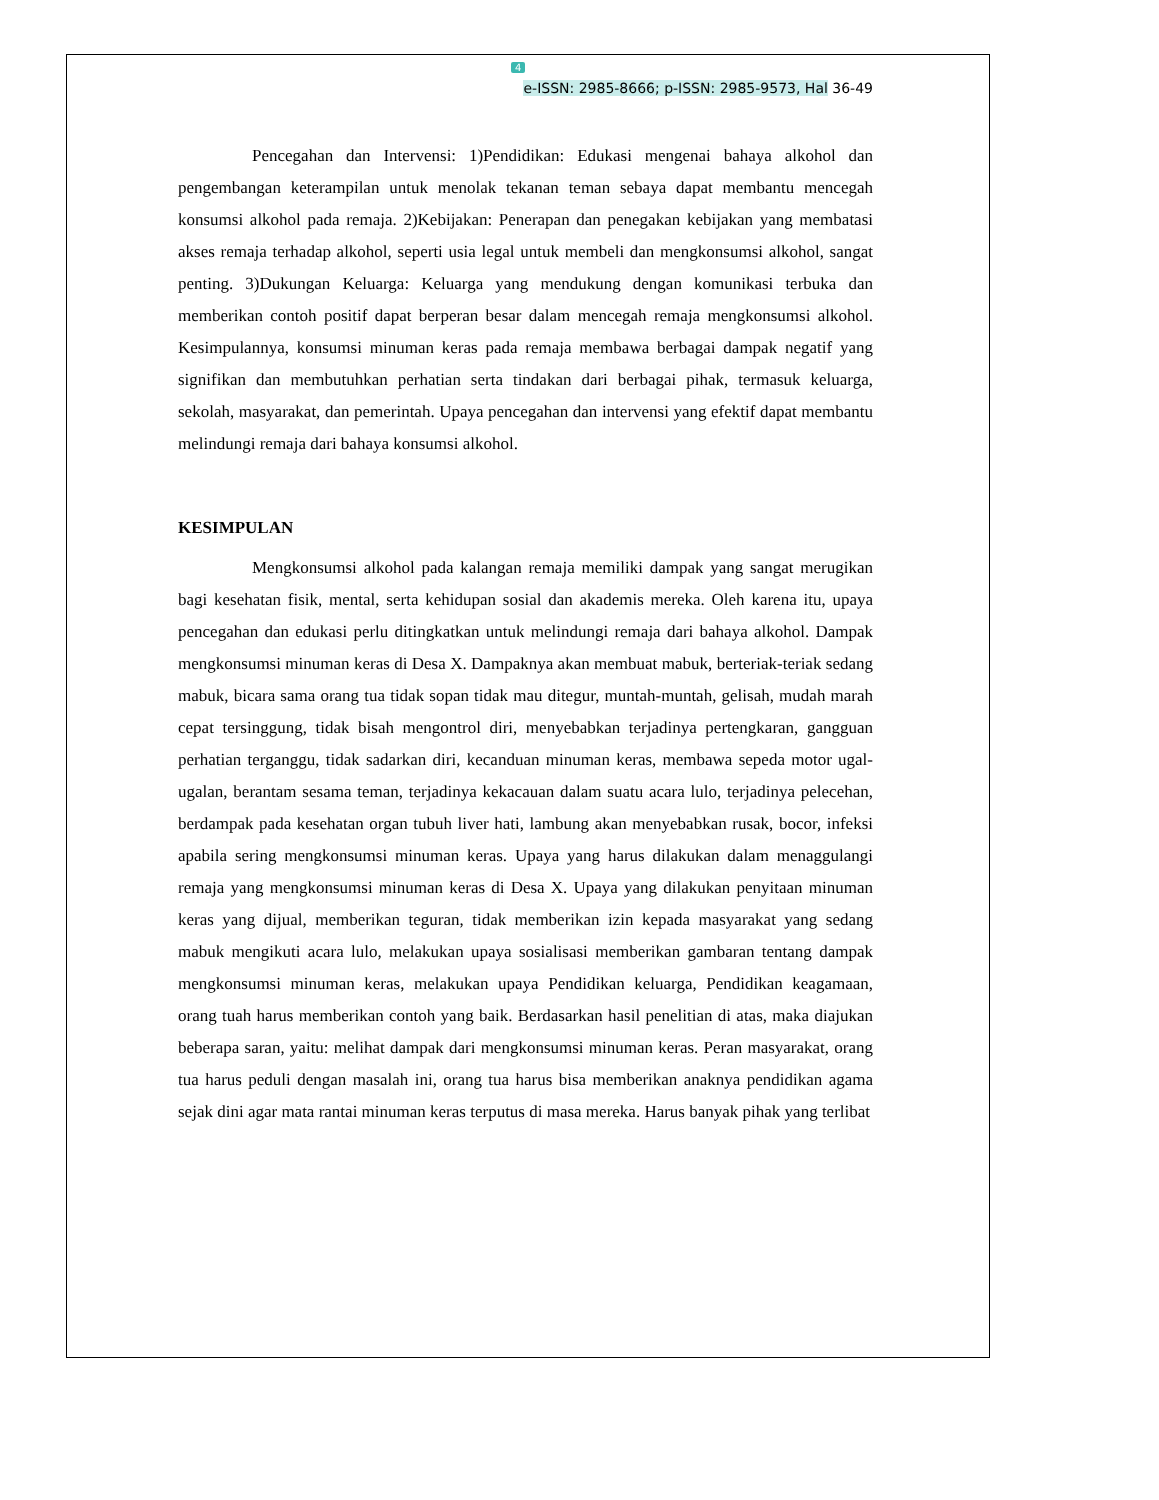4
e-ISSN: 2985-8666; p-ISSN: 2985-9573, Hal 36-49
Pencegahan dan Intervensi: 1)Pendidikan: Edukasi mengenai bahaya alkohol dan pengembangan keterampilan untuk menolak tekanan teman sebaya dapat membantu mencegah konsumsi alkohol pada remaja. 2)Kebijakan: Penerapan dan penegakan kebijakan yang membatasi akses remaja terhadap alkohol, seperti usia legal untuk membeli dan mengkonsumsi alkohol, sangat penting. 3)Dukungan Keluarga: Keluarga yang mendukung dengan komunikasi terbuka dan memberikan contoh positif dapat berperan besar dalam mencegah remaja mengkonsumsi alkohol. Kesimpulannya, konsumsi minuman keras pada remaja membawa berbagai dampak negatif yang signifikan dan membutuhkan perhatian serta tindakan dari berbagai pihak, termasuk keluarga, sekolah, masyarakat, dan pemerintah. Upaya pencegahan dan intervensi yang efektif dapat membantu melindungi remaja dari bahaya konsumsi alkohol.
KESIMPULAN
Mengkonsumsi alkohol pada kalangan remaja memiliki dampak yang sangat merugikan bagi kesehatan fisik, mental, serta kehidupan sosial dan akademis mereka. Oleh karena itu, upaya pencegahan dan edukasi perlu ditingkatkan untuk melindungi remaja dari bahaya alkohol. Dampak mengkonsumsi minuman keras di Desa X. Dampaknya akan membuat mabuk, berteriak-teriak sedang mabuk, bicara sama orang tua tidak sopan tidak mau ditegur, muntah-muntah, gelisah, mudah marah cepat tersinggung, tidak bisah mengontrol diri, menyebabkan terjadinya pertengkaran, gangguan perhatian terganggu, tidak sadarkan diri, kecanduan minuman keras, membawa sepeda motor ugal-ugalan, berantam sesama teman, terjadinya kekacauan dalam suatu acara lulo, terjadinya pelecehan, berdampak pada kesehatan organ tubuh liver hati, lambung akan menyebabkan rusak, bocor, infeksi apabila sering mengkonsumsi minuman keras. Upaya yang harus dilakukan dalam menaggulangi remaja yang mengkonsumsi minuman keras di Desa X. Upaya yang dilakukan penyitaan minuman keras yang dijual, memberikan teguran, tidak memberikan izin kepada masyarakat yang sedang mabuk mengikuti acara lulo, melakukan upaya sosialisasi memberikan gambaran tentang dampak mengkonsumsi minuman keras, melakukan upaya Pendidikan keluarga, Pendidikan keagamaan, orang tuah harus memberikan contoh yang baik. Berdasarkan hasil penelitian di atas, maka diajukan beberapa saran, yaitu: melihat dampak dari mengkonsumsi minuman keras. Peran masyarakat, orang tua harus peduli dengan masalah ini, orang tua harus bisa memberikan anaknya pendidikan agama sejak dini agar mata rantai minuman keras terputus di masa mereka. Harus banyak pihak yang terlibat